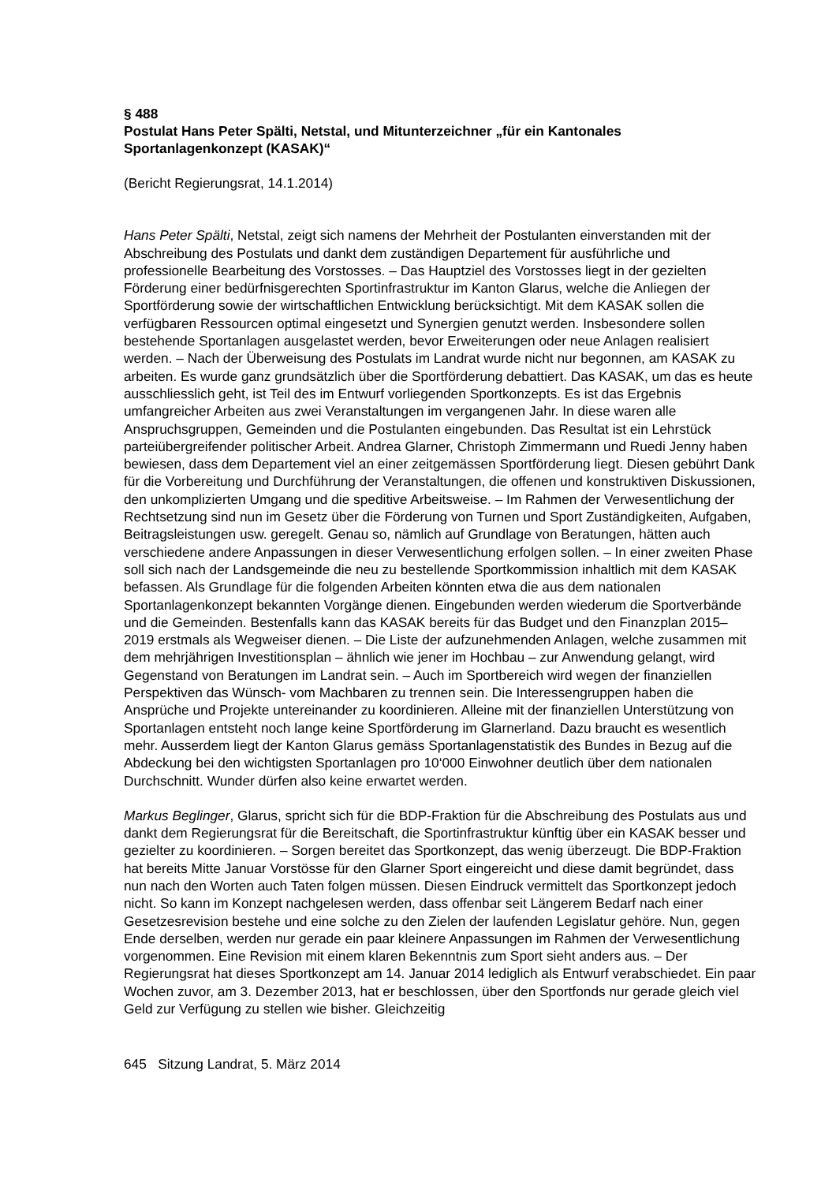§ 488
Postulat Hans Peter Spälti, Netstal, und Mitunterzeichner „für ein Kantonales Sportanlagenkonzept (KASAK)“
(Bericht Regierungsrat, 14.1.2014)
Hans Peter Spälti, Netstal, zeigt sich namens der Mehrheit der Postulanten einverstanden mit der Abschreibung des Postulats und dankt dem zuständigen Departement für ausführliche und professionelle Bearbeitung des Vorstosses. – Das Hauptziel des Vorstosses liegt in der gezielten Förderung einer bedürfnisgerechten Sportinfrastruktur im Kanton Glarus, welche die Anliegen der Sportförderung sowie der wirtschaftlichen Entwicklung berücksichtigt. Mit dem KASAK sollen die verfügbaren Ressourcen optimal eingesetzt und Synergien genutzt werden. Insbesondere sollen bestehende Sportanlagen ausgelastet werden, bevor Erweiterungen oder neue Anlagen realisiert werden. – Nach der Überweisung des Postulats im Landrat wurde nicht nur begonnen, am KASAK zu arbeiten. Es wurde ganz grundsätzlich über die Sportförderung debattiert. Das KASAK, um das es heute ausschliesslich geht, ist Teil des im Entwurf vorliegenden Sportkonzepts. Es ist das Ergebnis umfangreicher Arbeiten aus zwei Veranstaltungen im vergangenen Jahr. In diese waren alle Anspruchsgruppen, Gemeinden und die Postulanten eingebunden. Das Resultat ist ein Lehrstück parteiübergreifender politischer Arbeit. Andrea Glarner, Christoph Zimmermann und Ruedi Jenny haben bewiesen, dass dem Departement viel an einer zeitgemässen Sportförderung liegt. Diesen gebührt Dank für die Vorbereitung und Durchführung der Veranstaltungen, die offenen und konstruktiven Diskussionen, den unkomplizierten Umgang und die speditive Arbeitsweise. – Im Rahmen der Verwesentlichung der Rechtsetzung sind nun im Gesetz über die Förderung von Turnen und Sport Zuständigkeiten, Aufgaben, Beitragsleistungen usw. geregelt. Genau so, nämlich auf Grundlage von Beratungen, hätten auch verschiedene andere Anpassungen in dieser Verwesentlichung erfolgen sollen. – In einer zweiten Phase soll sich nach der Landsgemeinde die neu zu bestellende Sportkommission inhaltlich mit dem KASAK befassen. Als Grundlage für die folgenden Arbeiten könnten etwa die aus dem nationalen Sportanlagenkonzept bekannten Vorgänge dienen. Eingebunden werden wiederum die Sportverbände und die Gemeinden. Bestenfalls kann das KASAK bereits für das Budget und den Finanzplan 2015–2019 erstmals als Wegweiser dienen. – Die Liste der aufzunehmenden Anlagen, welche zusammen mit dem mehrjährigen Investitionsplan – ähnlich wie jener im Hochbau – zur Anwendung gelangt, wird Gegenstand von Beratungen im Landrat sein. – Auch im Sportbereich wird wegen der finanziellen Perspektiven das Wünsch- vom Machbaren zu trennen sein. Die Interessengruppen haben die Ansprüche und Projekte untereinander zu koordinieren. Alleine mit der finanziellen Unterstützung von Sportanlagen entsteht noch lange keine Sportförderung im Glarnerland. Dazu braucht es wesentlich mehr. Ausserdem liegt der Kanton Glarus gemäss Sportanlagenstatistik des Bundes in Bezug auf die Abdeckung bei den wichtigsten Sportanlagen pro 10‘000 Einwohner deutlich über dem nationalen Durchschnitt. Wunder dürfen also keine erwartet werden.
Markus Beglinger, Glarus, spricht sich für die BDP-Fraktion für die Abschreibung des Postulats aus und dankt dem Regierungsrat für die Bereitschaft, die Sportinfrastruktur künftig über ein KASAK besser und gezielter zu koordinieren. – Sorgen bereitet das Sportkonzept, das wenig überzeugt. Die BDP-Fraktion hat bereits Mitte Januar Vorstösse für den Glarner Sport eingereicht und diese damit begründet, dass nun nach den Worten auch Taten folgen müssen. Diesen Eindruck vermittelt das Sportkonzept jedoch nicht. So kann im Konzept nachgelesen werden, dass offenbar seit Längerem Bedarf nach einer Gesetzesrevision bestehe und eine solche zu den Zielen der laufenden Legislatur gehöre. Nun, gegen Ende derselben, werden nur gerade ein paar kleinere Anpassungen im Rahmen der Verwesentlichung vorgenommen. Eine Revision mit einem klaren Bekenntnis zum Sport sieht anders aus. – Der Regierungsrat hat dieses Sportkonzept am 14. Januar 2014 lediglich als Entwurf verabschiedet. Ein paar Wochen zuvor, am 3. Dezember 2013, hat er beschlossen, über den Sportfonds nur gerade gleich viel Geld zur Verfügung zu stellen wie bisher. Gleichzeitig
645 Sitzung Landrat, 5. März 2014